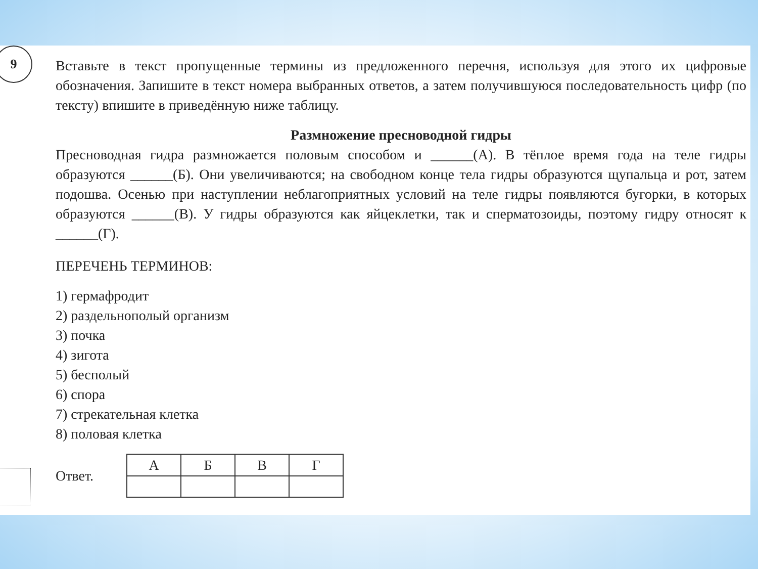9
Вставьте в текст пропущенные термины из предложенного перечня, используя для этого их цифровые обозначения. Запишите в текст номера выбранных ответов, а затем получившуюся последовательность цифр (по тексту) впишите в приведённую ниже таблицу.
Размножение пресноводной гидры
Пресноводная гидра размножается половым способом и ______(А). В тёплое время года на теле гидры образуются ______(Б). Они увеличиваются; на свободном конце тела гидры образуются щупальца и рот, затем подошва. Осенью при наступлении неблагоприятных условий на теле гидры появляются бугорки, в которых образуются ______(В). У гидры образуются как яйцеклетки, так и сперматозоиды, поэтому гидру относят к ______(Г).
ПЕРЕЧЕНЬ ТЕРМИНОВ:
1) гермафродит
2) раздельнополый организм
3) почка
4) зигота
5) бесполый
6) спора
7) стрекательная клетка
8) половая клетка
Ответ.
| А | Б | В | Г |